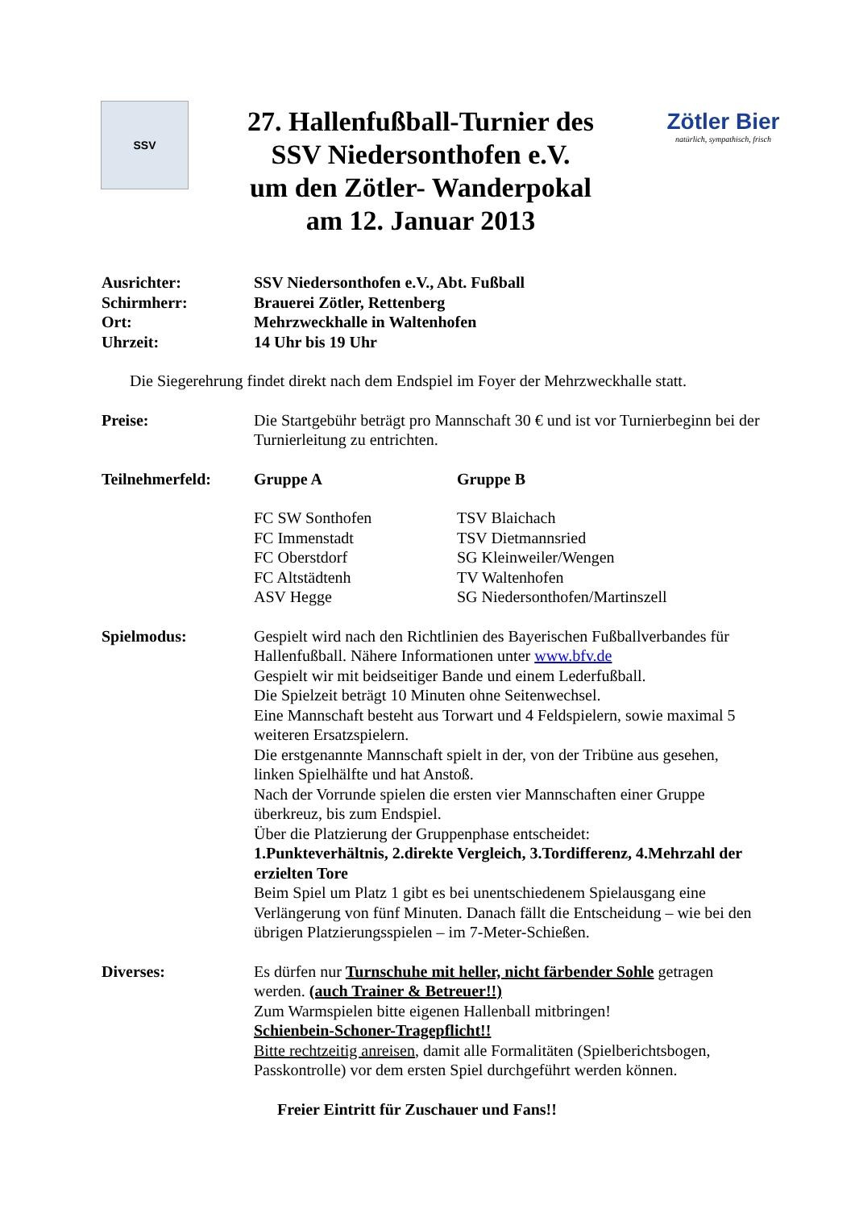SSV
27. Hallenfußball-Turnier des
SSV Niedersonthofen e.V.
um den Zötler- Wanderpokal
am 12. Januar 2013
Zötler Bier
natürlich, sympathisch, frisch
Ausrichter: SSV Niedersonthofen e.V., Abt. Fußball
Schirmherr: Brauerei Zötler, Rettenberg
Ort: Mehrzweckhalle in Waltenhofen
Uhrzeit: 14 Uhr bis 19 Uhr
Die Siegerehrung findet direkt nach dem Endspiel im Foyer der Mehrzweckhalle statt.
Preise: Die Startgebühr beträgt pro Mannschaft 30 € und ist vor Turnierbeginn bei der Turnierleitung zu entrichten.
Teilnehmerfeld: Gruppe A Gruppe B
FC SW Sonthofen
FC Immenstadt
FC Oberstdorf
FC Altstädtenh
ASV Hegge
TSV Blaichach
TSV Dietmannsried
SG Kleinweiler/Wengen
TV Waltenhofen
SG Niedersonthofen/Martinszell
Spielmodus: Gespielt wird nach den Richtlinien des Bayerischen Fußballverbandes für Hallenfußball. Nähere Informationen unter www.bfv.de
Gespielt wir mit beidseitiger Bande und einem Lederfußball.
Die Spielzeit beträgt 10 Minuten ohne Seitenwechsel.
Eine Mannschaft besteht aus Torwart und 4 Feldspielern, sowie maximal 5 weiteren Ersatzspielern.
Die erstgenannte Mannschaft spielt in der, von der Tribüne aus gesehen, linken Spielhälfte und hat Anstoß.
Nach der Vorrunde spielen die ersten vier Mannschaften einer Gruppe überkreuz, bis zum Endspiel.
Über die Platzierung der Gruppenphase entscheidet:
1.Punkteverhältnis, 2.direkte Vergleich, 3.Tordifferenz, 4.Mehrzahl der erzielten Tore
Beim Spiel um Platz 1 gibt es bei unentschiedenem Spielausgang eine Verlängerung von fünf Minuten. Danach fällt die Entscheidung – wie bei den übrigen Platzierungsspielen – im 7-Meter-Schießen.
Diverses: Es dürfen nur Turnschuhe mit heller, nicht färbender Sohle getragen werden. (auch Trainer & Betreuer!!)
Zum Warmspielen bitte eigenen Hallenball mitbringen!
Schienbein-Schoner-Tragepflicht!!
Bitte rechtzeitig anreisen, damit alle Formalitäten (Spielberichtsbogen, Passkontrolle) vor dem ersten Spiel durchgeführt werden können.
Freier Eintritt für Zuschauer und Fans!!